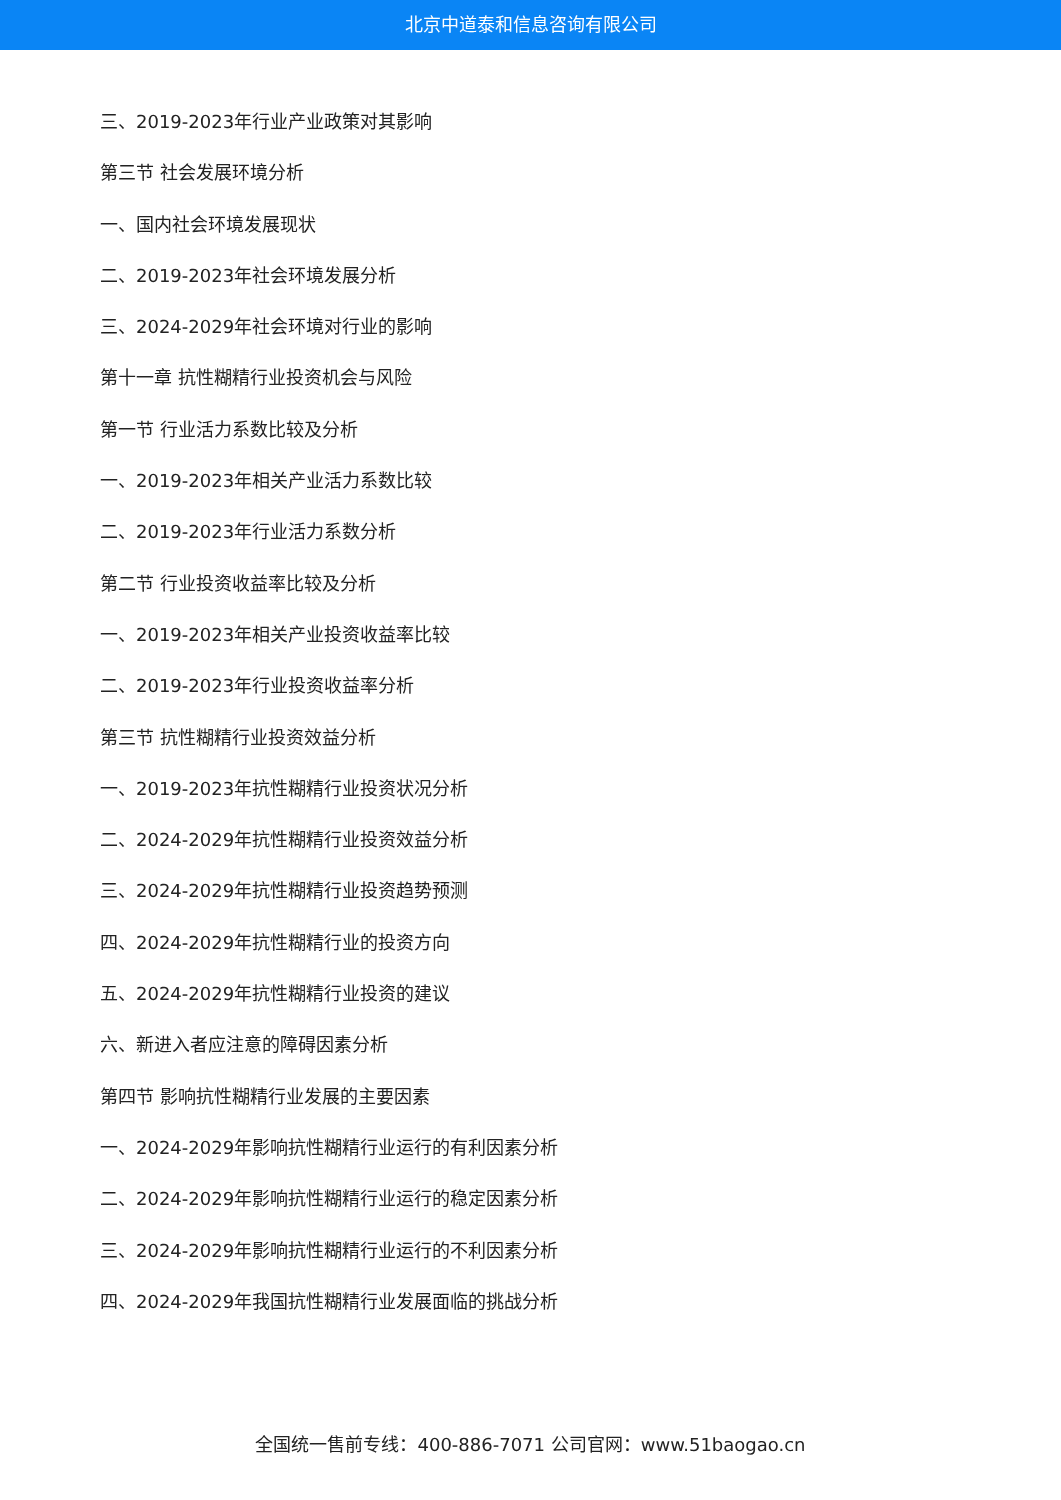北京中道泰和信息咨询有限公司
三、2019-2023年行业产业政策对其影响
第三节 社会发展环境分析
一、国内社会环境发展现状
二、2019-2023年社会环境发展分析
三、2024-2029年社会环境对行业的影响
第十一章 抗性糊精行业投资机会与风险
第一节 行业活力系数比较及分析
一、2019-2023年相关产业活力系数比较
二、2019-2023年行业活力系数分析
第二节 行业投资收益率比较及分析
一、2019-2023年相关产业投资收益率比较
二、2019-2023年行业投资收益率分析
第三节 抗性糊精行业投资效益分析
一、2019-2023年抗性糊精行业投资状况分析
二、2024-2029年抗性糊精行业投资效益分析
三、2024-2029年抗性糊精行业投资趋势预测
四、2024-2029年抗性糊精行业的投资方向
五、2024-2029年抗性糊精行业投资的建议
六、新进入者应注意的障碍因素分析
第四节 影响抗性糊精行业发展的主要因素
一、2024-2029年影响抗性糊精行业运行的有利因素分析
二、2024-2029年影响抗性糊精行业运行的稳定因素分析
三、2024-2029年影响抗性糊精行业运行的不利因素分析
四、2024-2029年我国抗性糊精行业发展面临的挑战分析
全国统一售前专线：400-886-7071 公司官网：www.51baogao.cn